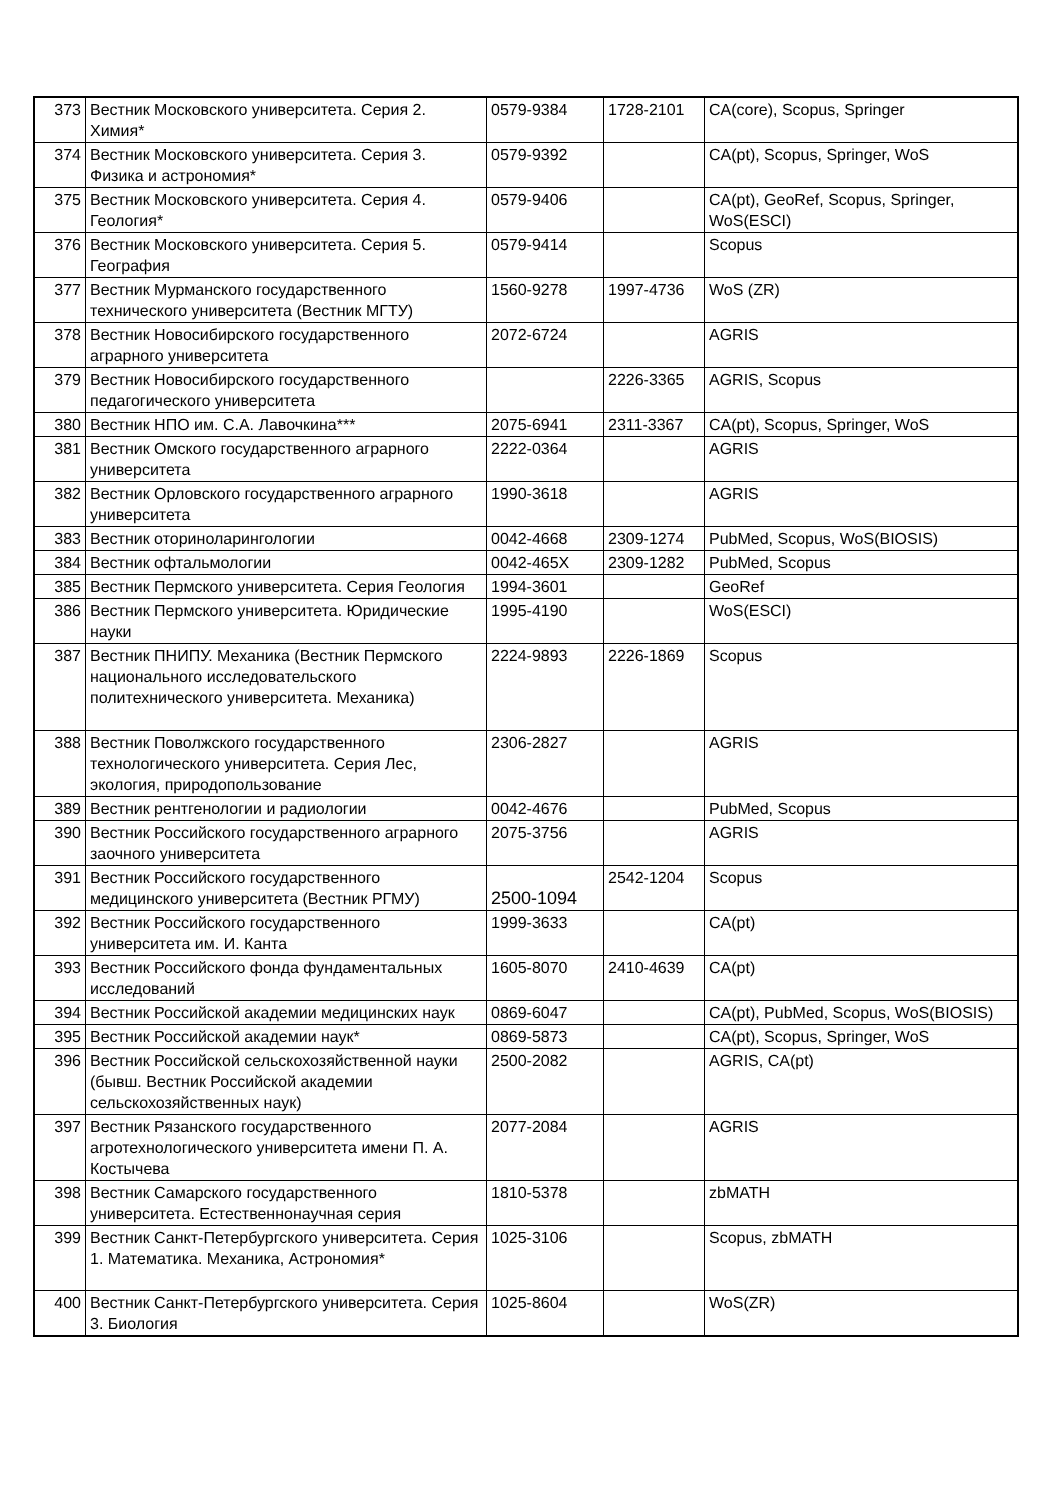| 373 | Вестник Московского университета. Серия 2. Химия* | 0579-9384 | 1728-2101 | CA(core), Scopus, Springer |
| 374 | Вестник Московского университета. Серия 3. Физика и астрономия* | 0579-9392 | | CA(pt), Scopus, Springer, WoS |
| 375 | Вестник Московского университета. Серия 4. Геология* | 0579-9406 | | CA(pt), GeoRef, Scopus, Springer, WoS(ESCI) |
| 376 | Вестник Московского университета. Серия 5. География | 0579-9414 | | Scopus |
| 377 | Вестник Мурманского государственного технического университета (Вестник МГТУ) | 1560-9278 | 1997-4736 | WoS (ZR) |
| 378 | Вестник Новосибирского государственного аграрного университета | 2072-6724 | | AGRIS |
| 379 | Вестник Новосибирского государственного педагогического университета | | 2226-3365 | AGRIS, Scopus |
| 380 | Вестник НПО им. С.А. Лавочкина*** | 2075-6941 | 2311-3367 | CA(pt), Scopus, Springer, WoS |
| 381 | Вестник Омского государственного аграрного университета | 2222-0364 | | AGRIS |
| 382 | Вестник Орловского государственного аграрного университета | 1990-3618 | | AGRIS |
| 383 | Вестник оториноларингологии | 0042-4668 | 2309-1274 | PubMed, Scopus, WoS(BIOSIS) |
| 384 | Вестник офтальмологии | 0042-465X | 2309-1282 | PubMed, Scopus |
| 385 | Вестник Пермского университета. Серия Геология | 1994-3601 | | GeoRef |
| 386 | Вестник Пермского университета. Юридические науки | 1995-4190 | | WoS(ESCI) |
| 387 | Вестник ПНИПУ. Механика (Вестник Пермского национального исследовательского политехнического университета. Механика) | 2224-9893 | 2226-1869 | Scopus |
| 388 | Вестник Поволжского государственного технологического университета. Серия Лес, экология, природопользование | 2306-2827 | | AGRIS |
| 389 | Вестник рентгенологии и радиологии | 0042-4676 | | PubMed, Scopus |
| 390 | Вестник Российского государственного аграрного заочного университета | 2075-3756 | | AGRIS |
| 391 | Вестник Российского государственного медицинского университета (Вестник РГМУ) | 2500-1094 | 2542-1204 | Scopus |
| 392 | Вестник Российского государственного университета им. И. Канта | 1999-3633 | | CA(pt) |
| 393 | Вестник Российского фонда фундаментальных исследований | 1605-8070 | 2410-4639 | CA(pt) |
| 394 | Вестник Российской академии медицинских наук | 0869-6047 | | CA(pt), PubMed, Scopus, WoS(BIOSIS) |
| 395 | Вестник Российской академии наук* | 0869-5873 | | CA(pt), Scopus, Springer, WoS |
| 396 | Вестник Российской сельскохозяйственной науки (бывш. Вестник Российской академии сельскохозяйственных наук) | 2500-2082 | | AGRIS, CA(pt) |
| 397 | Вестник Рязанского государственного агротехнологического университета имени П. А. Костычева | 2077-2084 | | AGRIS |
| 398 | Вестник Самарского государственного университета. Естественнонаучная серия | 1810-5378 | | zbMATH |
| 399 | Вестник Санкт-Петербургского университета. Серия 1. Математика. Механика, Астрономия* | 1025-3106 | | Scopus, zbMATH |
| 400 | Вестник Санкт-Петербургского университета. Серия 3. Биология | 1025-8604 | | WoS(ZR) |